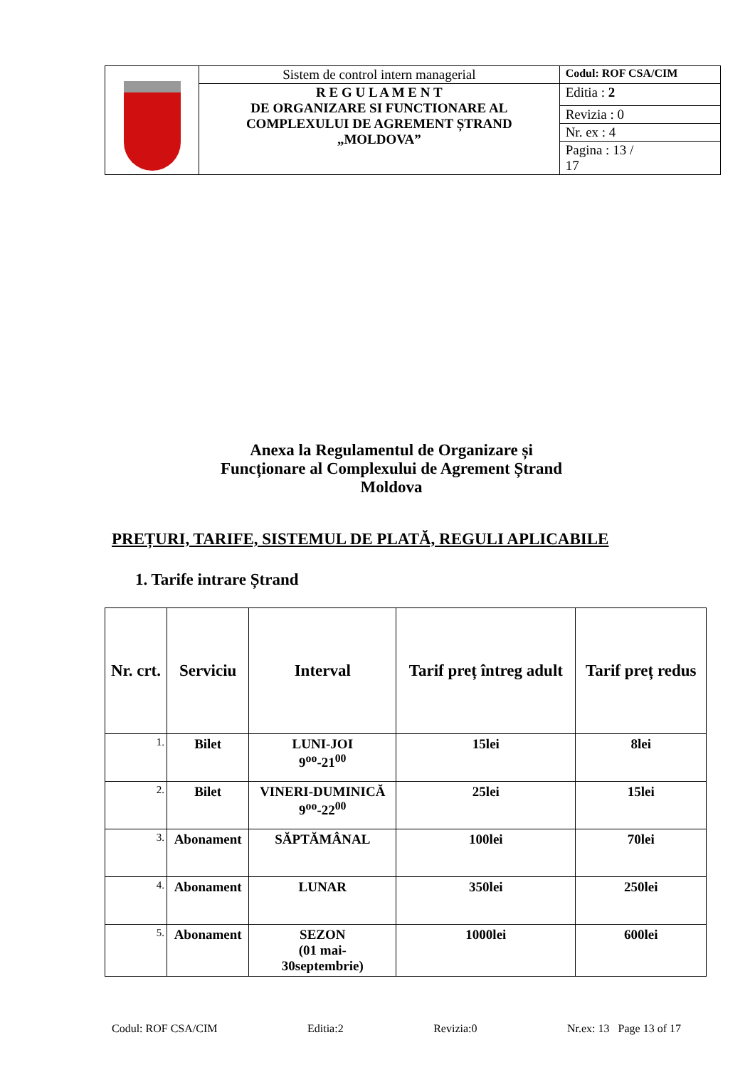| | Sistem de control intern managerial | Codul: ROF CSA/CIM |
| | R E G U L A M E N T DE ORGANIZARE SI FUNCTIONARE AL COMPLEXULUI DE AGREMENT ȘTRAND „MOLDOVA” | Editia : 2 |
| | | Revizia : 0 |
| | | Nr. ex : 4 |
| | | Pagina : 13 / 17 |
Anexa la Regulamentul de Organizare și Funcționare al Complexului de Agrement Ștrand Moldova
PREȚURI, TARIFE, SISTEMUL DE PLATĂ, REGULI APLICABILE
1. Tarife intrare Ștrand
| Nr. crt. | Serviciu | Interval | Tarif preț întreg adult | Tarif preț redus |
| --- | --- | --- | --- | --- |
| 1. | Bilet | LUNI-JOI 9<sup>oo</sup>-21<sup>00</sup> | 15lei | 8lei |
| 2. | Bilet | VINERI-DUMINICĂ 9<sup>oo</sup>-22<sup>00</sup> | 25lei | 15lei |
| 3. | Abonament | SĂPTĂMÂNAL | 100lei | 70lei |
| 4. | Abonament | LUNAR | 350lei | 250lei |
| 5. | Abonament | SEZON (01 mai- 30septembrie) | 1000lei | 600lei |
Codul: ROF CSA/CIM Editia:2 Revizia:0 Nr.ex: 13 Page 13 of 17